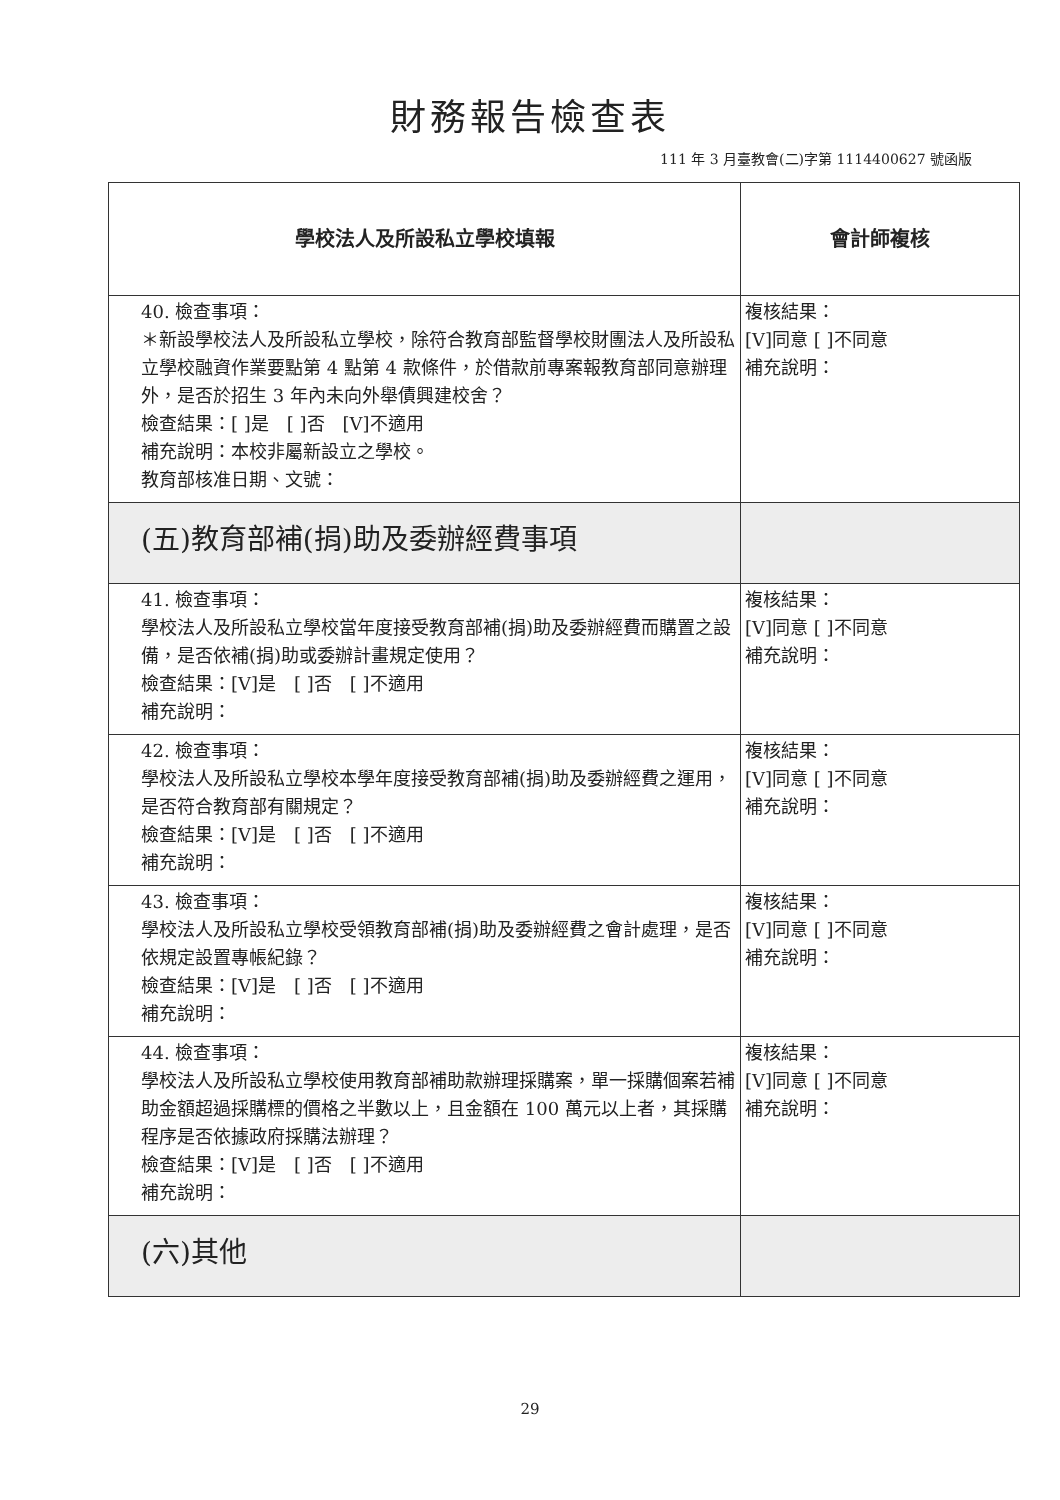財務報告檢查表
111 年 3 月臺教會(二)字第 1114400627 號函版
| 學校法人及所設私立學校填報 | 會計師複核 |
| --- | --- |
| 40. 檢查事項： ＊新設學校法人及所設私立學校，除符合教育部監督學校財團法人及所設私立學校融資作業要點第 4 點第 4 款條件，於借款前專案報教育部同意辦理外，是否於招生 3 年內未向外舉債興建校舍？ 檢查結果：[ ]是 [ ]否 [V]不適用 補充說明：本校非屬新設立之學校。 教育部核准日期、文號： | 複核結果： [V]同意 [ ]不同意 補充說明： |
| (五)教育部補(捐)助及委辦經費事項 | |
| 41. 檢查事項： 學校法人及所設私立學校當年度接受教育部補(捐)助及委辦經費而購置之設備，是否依補(捐)助或委辦計畫規定使用？ 檢查結果：[V]是 [ ]否 [ ]不適用 補充說明： | 複核結果： [V]同意 [ ]不同意 補充說明： |
| 42. 檢查事項： 學校法人及所設私立學校本學年度接受教育部補(捐)助及委辦經費之運用，是否符合教育部有關規定？ 檢查結果：[V]是 [ ]否 [ ]不適用 補充說明： | 複核結果： [V]同意 [ ]不同意 補充說明： |
| 43. 檢查事項： 學校法人及所設私立學校受領教育部補(捐)助及委辦經費之會計處理，是否依規定設置專帳紀錄？ 檢查結果：[V]是 [ ]否 [ ]不適用 補充說明： | 複核結果： [V]同意 [ ]不同意 補充說明： |
| 44. 檢查事項： 學校法人及所設私立學校使用教育部補助款辦理採購案，單一採購個案若補助金額超過採購標的價格之半數以上，且金額在 100 萬元以上者，其採購程序是否依據政府採購法辦理？ 檢查結果：[V]是 [ ]否 [ ]不適用 補充說明： | 複核結果： [V]同意 [ ]不同意 補充說明： |
| (六)其他 | |
29